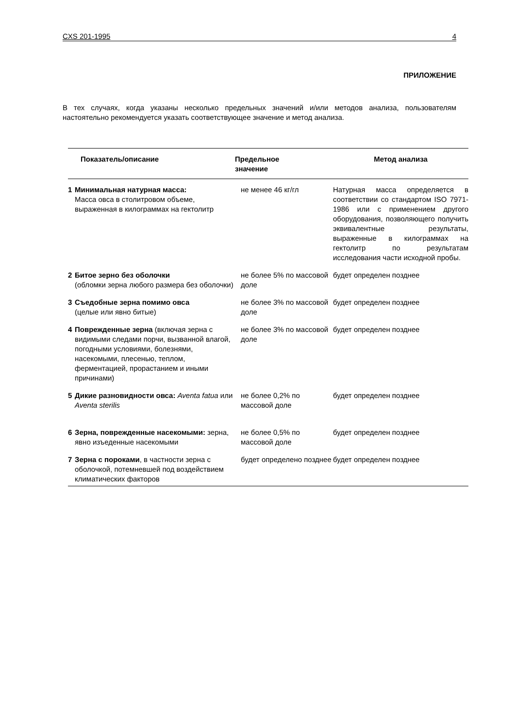CXS 201-1995 4
ПРИЛОЖЕНИЕ
В тех случаях, когда указаны несколько предельных значений и/или методов анализа, пользователям настоятельно рекомендуется указать соответствующее значение и метод анализа.
| | Показатель/описание | Предельное значение | Метод анализа |
| --- | --- | --- | --- |
| 1 | Минимальная натурная масса: Масса овса в столитровом объеме, выраженная в килограммах на гектолитр | не менее 46 кг/гл | Натурная масса определяется в соответствии со стандартом ISO 7971-1986 или с применением другого оборудования, позволяющего получить эквивалентные результаты, выраженные в килограммах на гектолитр по результатам исследования части исходной пробы. |
| 2 | Битое зерно без оболочки (обломки зерна любого размера без оболочки) | не более 5% по массовой доле | будет определен позднее |
| 3 | Съедобные зерна помимо овса (целые или явно битые) | не более 3% по массовой доле | будет определен позднее |
| 4 | Поврежденные зерна (включая зерна с видимыми следами порчи, вызванной влагой, погодными условиями, болезнями, насекомыми, плесенью, теплом, ферментацией, прорастанием и иными причинами) | не более 3% по массовой доле | будет определен позднее |
| 5 | Дикие разновидности овса: Aventa fatua или Aventa sterilis | не более 0,2% по массовой доле | будет определен позднее |
| 6 | Зерна, поврежденные насекомыми: зерна, явно изъеденные насекомыми | не более 0,5% по массовой доле | будет определен позднее |
| 7 | Зерна с пороками , в частности зерна с оболочкой, потемневшей под воздействием климатических факторов | будет определено позднее | будет определен позднее |